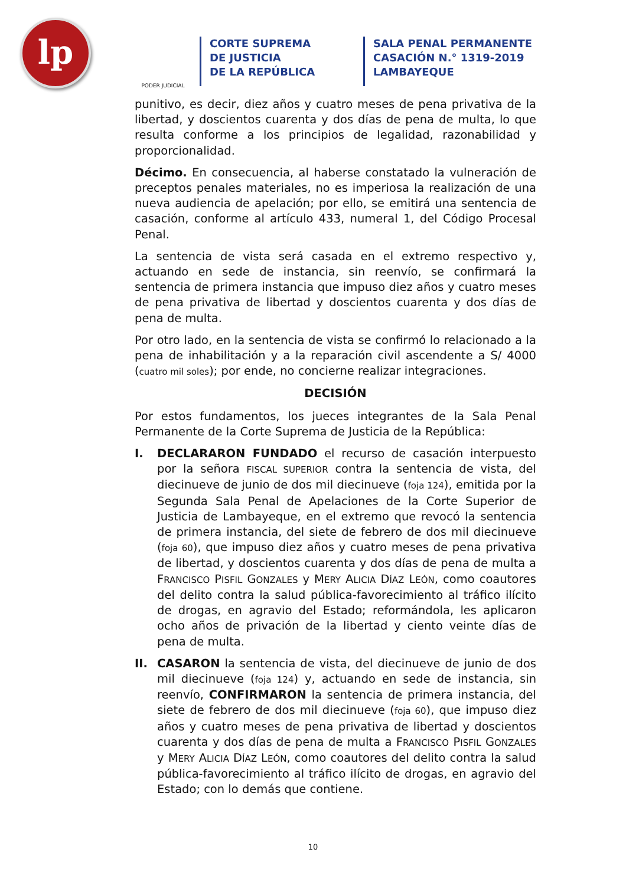lp
PODER JUDICIAL
CORTE SUPREMA
DE JUSTICIA
DE LA REPÚBLICA
SALA PENAL PERMANENTE
CASACIÓN N.° 1319-2019
LAMBAYEQUE
punitivo, es decir, diez años y cuatro meses de pena privativa de la libertad, y doscientos cuarenta y dos días de pena de multa, lo que resulta conforme a los principios de legalidad, razonabilidad y proporcionalidad.
Décimo. En consecuencia, al haberse constatado la vulneración de preceptos penales materiales, no es imperiosa la realización de una nueva audiencia de apelación; por ello, se emitirá una sentencia de casación, conforme al artículo 433, numeral 1, del Código Procesal Penal.
La sentencia de vista será casada en el extremo respectivo y, actuando en sede de instancia, sin reenvío, se confirmará la sentencia de primera instancia que impuso diez años y cuatro meses de pena privativa de libertad y doscientos cuarenta y dos días de pena de multa.
Por otro lado, en la sentencia de vista se confirmó lo relacionado a la pena de inhabilitación y a la reparación civil ascendente a S/ 4000 (cuatro mil soles); por ende, no concierne realizar integraciones.
DECISIÓN
Por estos fundamentos, los jueces integrantes de la Sala Penal Permanente de la Corte Suprema de Justicia de la República:
I. DECLARARON FUNDADO el recurso de casación interpuesto por la señora FISCAL SUPERIOR contra la sentencia de vista, del diecinueve de junio de dos mil diecinueve (foja 124), emitida por la Segunda Sala Penal de Apelaciones de la Corte Superior de Justicia de Lambayeque, en el extremo que revocó la sentencia de primera instancia, del siete de febrero de dos mil diecinueve (foja 60), que impuso diez años y cuatro meses de pena privativa de libertad, y doscientos cuarenta y dos días de pena de multa a FRANCISCO PISFIL GONZALES y MERY ALICIA DÍAZ LEÓN, como coautores del delito contra la salud pública-favorecimiento al tráfico ilícito de drogas, en agravio del Estado; reformándola, les aplicaron ocho años de privación de la libertad y ciento veinte días de pena de multa.
II. CASARON la sentencia de vista, del diecinueve de junio de dos mil diecinueve (foja 124) y, actuando en sede de instancia, sin reenvío, CONFIRMARON la sentencia de primera instancia, del siete de febrero de dos mil diecinueve (foja 60), que impuso diez años y cuatro meses de pena privativa de libertad y doscientos cuarenta y dos días de pena de multa a FRANCISCO PISFIL GONZALES y MERY ALICIA DÍAZ LEÓN, como coautores del delito contra la salud pública-favorecimiento al tráfico ilícito de drogas, en agravio del Estado; con lo demás que contiene.
10